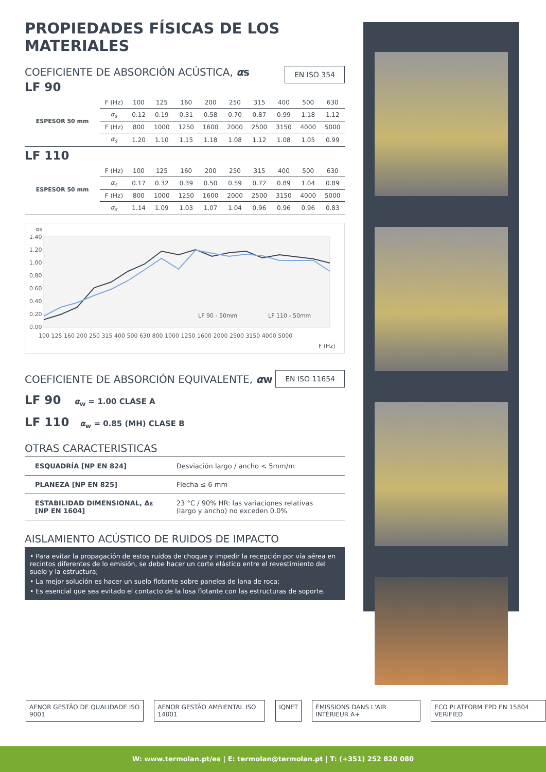PROPIEDADES FÍSICAS DE LOS MATERIALES
EN ISO 354
COEFICIENTE DE ABSORCIÓN ACÚSTICA, αs
LF 90
| ESPESOR 50 mm | F (Hz) | 100 | 125 | 160 | 200 | 250 | 315 | 400 | 500 | 630 |
| | α<sub>s</sub> | 0.12 | 0.19 | 0.31 | 0.58 | 0.70 | 0.87 | 0.99 | 1.18 | 1.12 |
| | F (Hz) | 800 | 1000 | 1250 | 1600 | 2000 | 2500 | 3150 | 4000 | 5000 |
| | α<sub>s</sub> | 1.20 | 1.10 | 1.15 | 1.18 | 1.08 | 1.12 | 1.08 | 1.05 | 0.99 |
LF 110
| ESPESOR 50 mm | F (Hz) | 100 | 125 | 160 | 200 | 250 | 315 | 400 | 500 | 630 |
| | α<sub>s</sub> | 0.17 | 0.32 | 0.39 | 0.50 | 0.59 | 0.72 | 0.89 | 1.04 | 0.89 |
| | F (Hz) | 800 | 1000 | 1250 | 1600 | 2000 | 2500 | 3150 | 4000 | 5000 |
| | α<sub>s</sub> | 1.14 | 1.09 | 1.03 | 1.07 | 1.04 | 0.96 | 0.96 | 0.96 | 0.83 |
αs
1.40
1.20
1.00
0.80
0.60
0.40
0.20
0.00
LF 90 - 50mm
LF 110 - 50mm
100 125 160 200 250 315 400 500 630 800 1000 1250 1600 2000 2500 3150 4000 5000
F (Hz)
EN ISO 11654
COEFICIENTE DE ABSORCIÓN EQUIVALENTE, αw
LF 90 α<sub>w</sub> = 1.00 CLASE A
LF 110 α<sub>w</sub> = 0.85 (MH) CLASE B
OTRAS CARACTERISTICAS
| ESQUADRÍA [NP EN 824] | Desviación largo / ancho < 5mm/m |
| PLANEZA [NP EN 825] | Flecha ≤ 6 mm |
| ESTABILIDAD DIMENSIONAL, Δε [NP EN 1604] | 23 °C / 90% HR: las variaciones relativas (largo y ancho) no exceden 0.0% |
AISLAMIENTO ACÚSTICO DE RUIDOS DE IMPACTO
• Para evitar la propagación de estos ruidos de choque y impedir la recepción por vía aérea en recintos diferentes de lo emisión, se debe hacer un corte elástico entre el revestimiento del suelo y la estructura;
• La mejor solución es hacer un suelo flotante sobre paneles de lana de roca;
• Es esencial que sea evitado el contacto de la losa flotante con las estructuras de soporte.
AENOR GESTÃO DE QUALIDADE ISO 9001 AENOR GESTÃO AMBIENTAL ISO 14001 IQNET ÉMISSIONS DANS L'AIR INTÉRIEUR A+ ECO PLATFORM EPD EN 15804 VERIFIED
W: www.termolan.pt/es | E: termolan@termolan.pt | T: (+351) 252 820 080